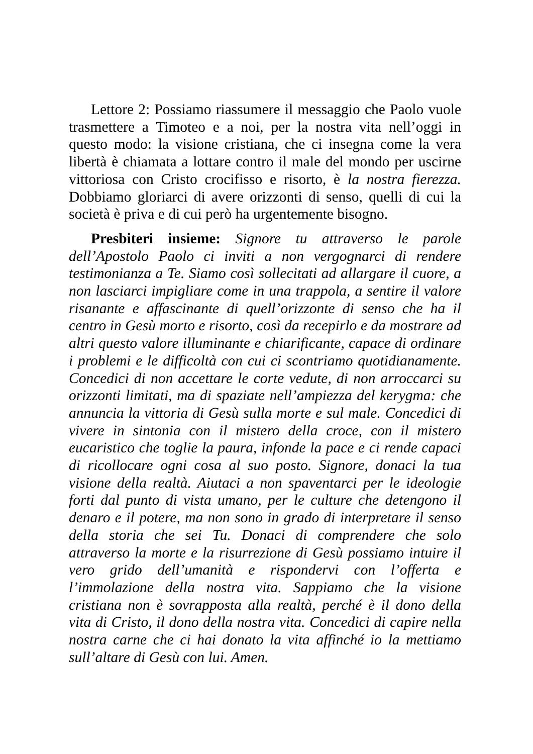Lettore 2: Possiamo riassumere il messaggio che Paolo vuole trasmettere a Timoteo e a noi, per la nostra vita nell’oggi in questo modo: la visione cristiana, che ci insegna come la vera libertà è chiamata a lottare contro il male del mondo per uscirne vittoriosa con Cristo crocifisso e risorto, è la nostra fierezza. Dobbiamo gloriarci di avere orizzonti di senso, quelli di cui la società è priva e di cui però ha urgentemente bisogno.
Presbiteri insieme: Signore tu attraverso le parole dell’Apostolo Paolo ci inviti a non vergognarci di rendere testimonianza a Te. Siamo così sollecitati ad allargare il cuore, a non lasciarci impigliare come in una trappola, a sentire il valore risanante e affascinante di quell’orizzonte di senso che ha il centro in Gesù morto e risorto, così da recepirlo e da mostrare ad altri questo valore illuminante e chiarificante, capace di ordinare i problemi e le difficoltà con cui ci scontriamo quotidianamente. Concedici di non accettare le corte vedute, di non arroccarci su orizzonti limitati, ma di spaziate nell’ampiezza del kerygma: che annuncia la vittoria di Gesù sulla morte e sul male. Concedici di vivere in sintonia con il mistero della croce, con il mistero eucaristico che toglie la paura, infonde la pace e ci rende capaci di ricollocare ogni cosa al suo posto. Signore, donaci la tua visione della realtà. Aiutaci a non spaventarci per le ideologie forti dal punto di vista umano, per le culture che detengono il denaro e il potere, ma non sono in grado di interpretare il senso della storia che sei Tu. Donaci di comprendere che solo attraverso la morte e la risurrezione di Gesù possiamo intuire il vero grido dell’umanità e rispondervi con l’offerta e l’immolazione della nostra vita. Sappiamo che la visione cristiana non è sovrapposta alla realtà, perché è il dono della vita di Cristo, il dono della nostra vita. Concedici di capire nella nostra carne che ci hai donato la vita affinché io la mettiamo sull’altare di Gesù con lui. Amen.